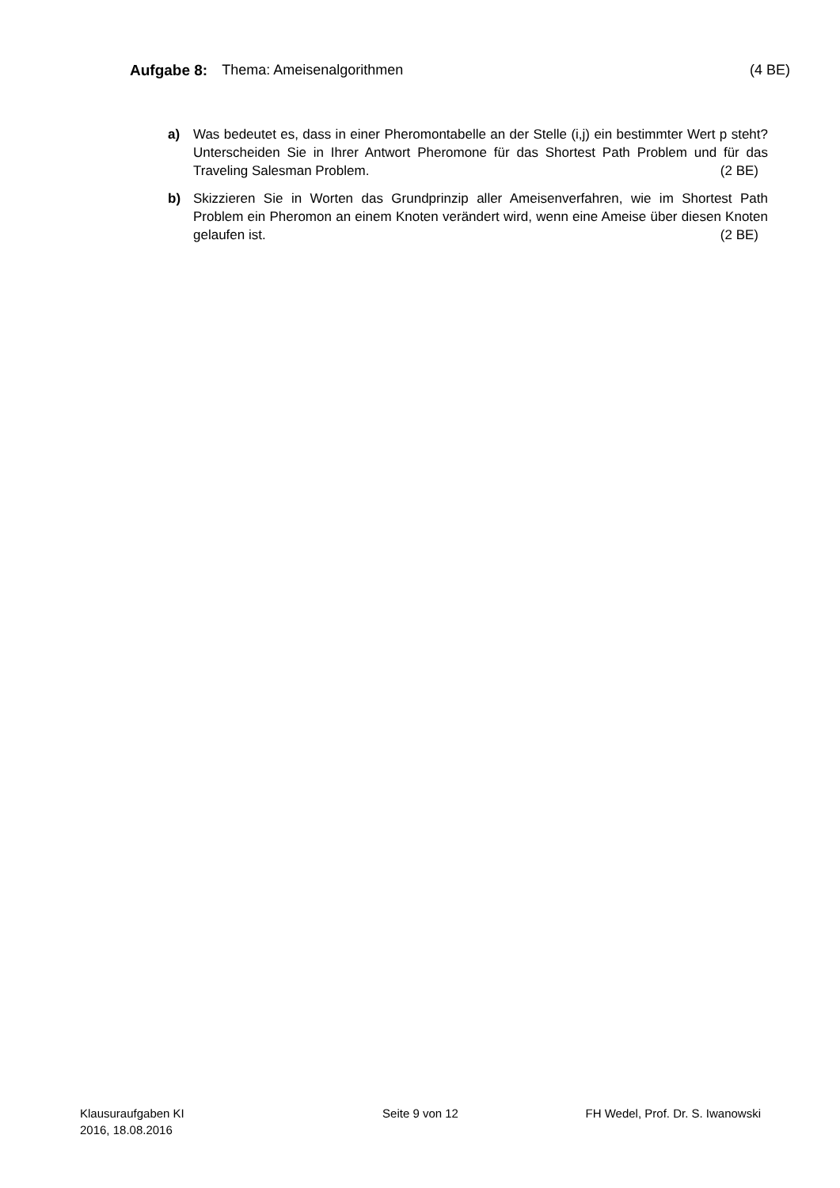Aufgabe 8: Thema: Ameisenalgorithmen (4 BE)
a) Was bedeutet es, dass in einer Pheromontabelle an der Stelle (i,j) ein bestimmter Wert p steht? Unterscheiden Sie in Ihrer Antwort Pheromone für das Shortest Path Problem und für das Traveling Salesman Problem. (2 BE)
b) Skizzieren Sie in Worten das Grundprinzip aller Ameisenverfahren, wie im Shortest Path Problem ein Pheromon an einem Knoten verändert wird, wenn eine Ameise über diesen Knoten gelaufen ist. (2 BE)
Klausuraufgaben KI
2016, 18.08.2016
Seite 9 von 12 FH Wedel, Prof. Dr. S. Iwanowski